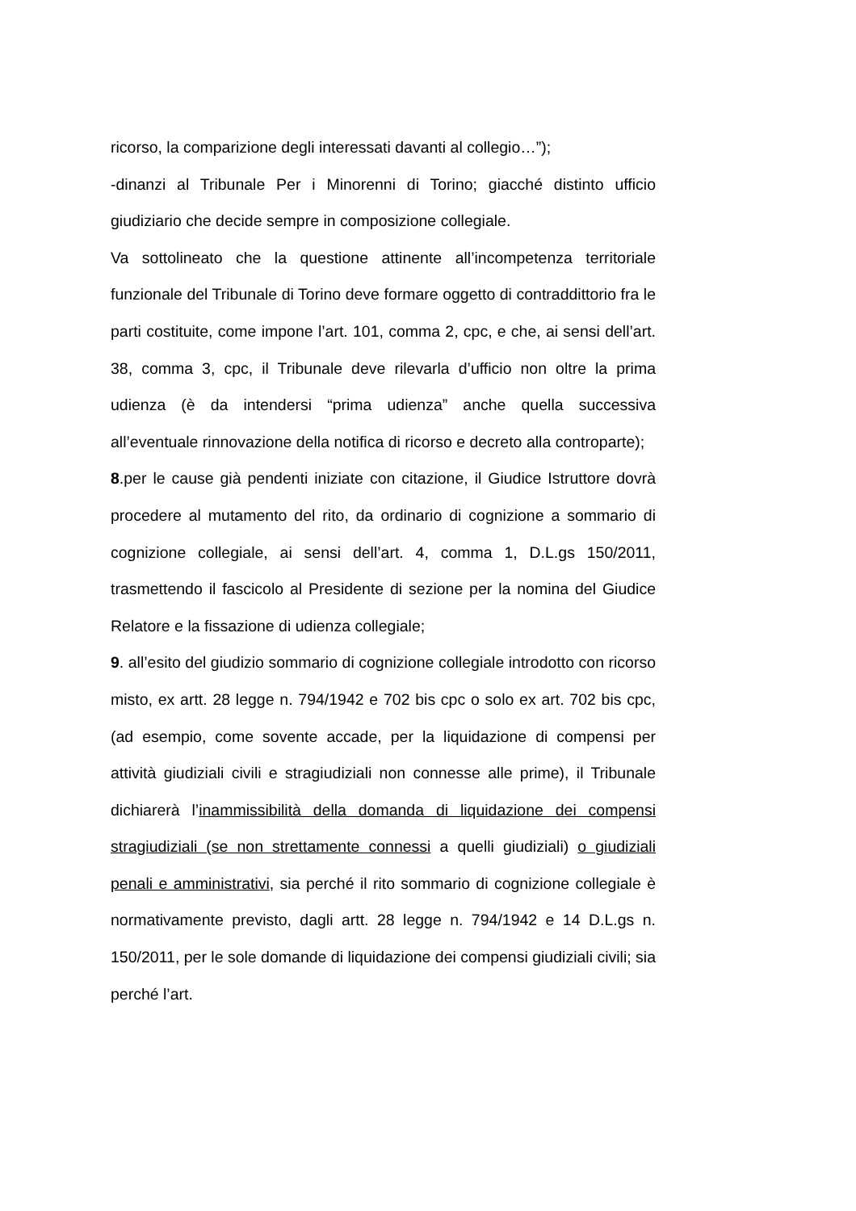ricorso, la comparizione degli interessati davanti al collegio…”);
-dinanzi al Tribunale Per i Minorenni di Torino; giacché distinto ufficio giudiziario che decide sempre in composizione collegiale.
Va sottolineato che la questione attinente all’incompetenza territoriale funzionale del Tribunale di Torino deve formare oggetto di contraddittorio fra le parti costituite, come impone l’art. 101, comma 2, cpc, e che, ai sensi dell’art. 38, comma 3, cpc, il Tribunale deve rilevarla d’ufficio non oltre la prima udienza (è da intendersi “prima udienza” anche quella successiva all’eventuale rinnovazione della notifica di ricorso e decreto alla controparte);
8.per le cause già pendenti iniziate con citazione, il Giudice Istruttore dovrà procedere al mutamento del rito, da ordinario di cognizione a sommario di cognizione collegiale, ai sensi dell’art. 4, comma 1, D.L.gs 150/2011, trasmettendo il fascicolo al Presidente di sezione per la nomina del Giudice Relatore e la fissazione di udienza collegiale;
9. all’esito del giudizio sommario di cognizione collegiale introdotto con ricorso misto, ex artt. 28 legge n. 794/1942 e 702 bis cpc o solo ex art. 702 bis cpc, (ad esempio, come sovente accade, per la liquidazione di compensi per attività giudiziali civili e stragiudiziali non connesse alle prime), il Tribunale dichiarerà l’inammissibilità della domanda di liquidazione dei compensi stragiudiziali (se non strettamente connessi a quelli giudiziali) o giudiziali penali e amministrativi, sia perché il rito sommario di cognizione collegiale è normativamente previsto, dagli artt. 28 legge n. 794/1942 e 14 D.L.gs n. 150/2011, per le sole domande di liquidazione dei compensi giudiziali civili; sia perché l’art.